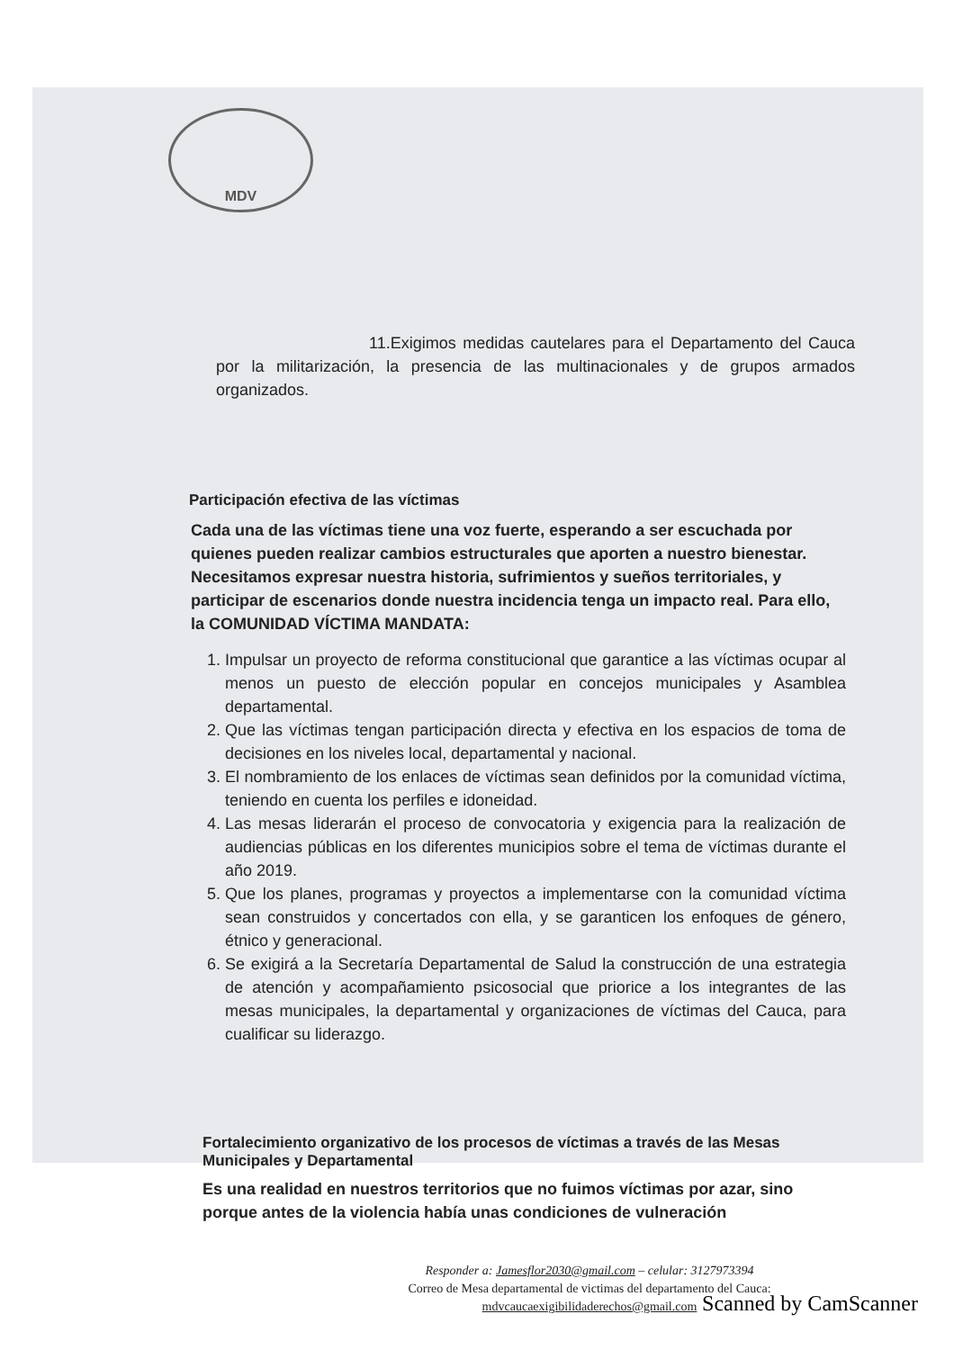MDV
11.Exigimos medidas cautelares para el Departamento del Cauca por la militarización, la presencia de las multinacionales y de grupos armados organizados.
Participación efectiva de las víctimas
Cada una de las víctimas tiene una voz fuerte, esperando a ser escuchada por quienes pueden realizar cambios estructurales que aporten a nuestro bienestar. Necesitamos expresar nuestra historia, sufrimientos y sueños territoriales, y participar de escenarios donde nuestra incidencia tenga un impacto real. Para ello, la COMUNIDAD VÍCTIMA MANDATA:
1. Impulsar un proyecto de reforma constitucional que garantice a las víctimas ocupar al menos un puesto de elección popular en concejos municipales y Asamblea departamental.
2. Que las víctimas tengan participación directa y efectiva en los espacios de toma de decisiones en los niveles local, departamental y nacional.
3. El nombramiento de los enlaces de víctimas sean definidos por la comunidad víctima, teniendo en cuenta los perfiles e idoneidad.
4. Las mesas liderarán el proceso de convocatoria y exigencia para la realización de audiencias públicas en los diferentes municipios sobre el tema de víctimas durante el año 2019.
5. Que los planes, programas y proyectos a implementarse con la comunidad víctima sean construidos y concertados con ella, y se garanticen los enfoques de género, étnico y generacional.
6. Se exigirá a la Secretaría Departamental de Salud la construcción de una estrategia de atención y acompañamiento psicosocial que priorice a los integrantes de las mesas municipales, la departamental y organizaciones de víctimas del Cauca, para cualificar su liderazgo.
Fortalecimiento organizativo de los procesos de víctimas a través de las Mesas Municipales y Departamental
Es una realidad en nuestros territorios que no fuimos víctimas por azar, sino porque antes de la violencia había unas condiciones de vulneración
Responder a: Jamesflor2030@gmail.com – celular: 3127973394
Correo de Mesa departamental de victimas del departamento del Cauca:
mdvcaucaexigibilidaderechos@gmail.com
Scanned by CamScanner